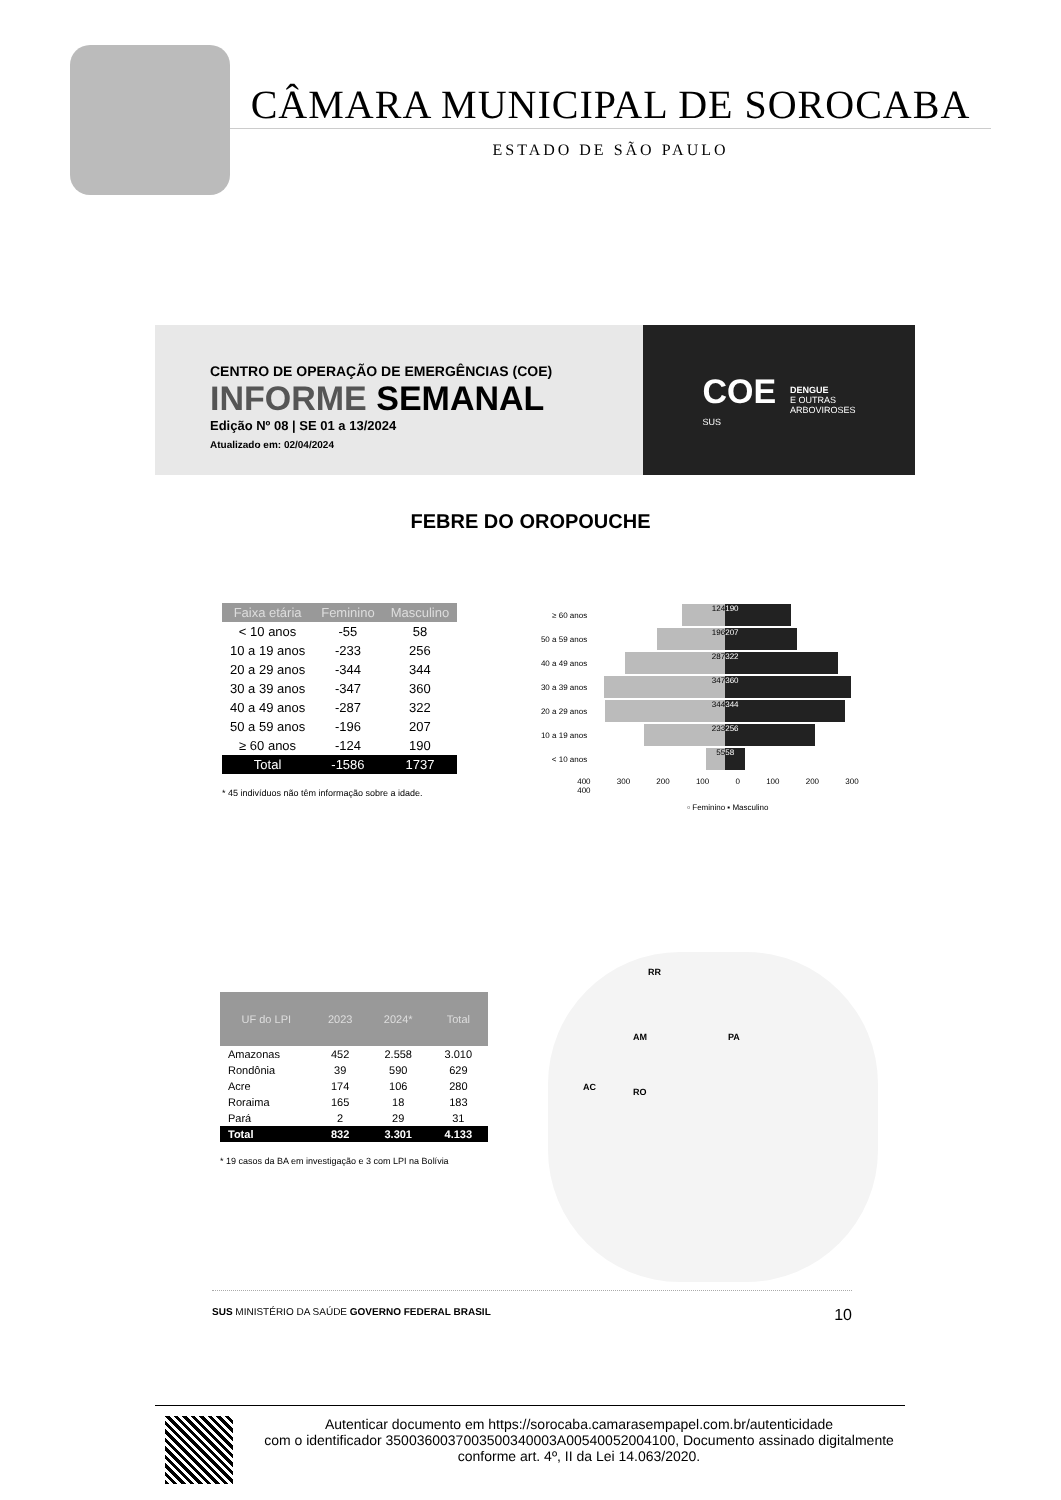CÂMARA MUNICIPAL DE SOROCABA
ESTADO DE SÃO PAULO
CENTRO DE OPERAÇÃO DE EMERGÊNCIAS (COE)
INFORME SEMANAL
Edição Nº 08 | SE 01 a 13/2024
Atualizado em: 02/04/2024
COE
SUS
DENGUE
E OUTRAS
ARBOVIROSES
FEBRE DO OROPOUCHE
| Faixa etária | Feminino | Masculino |
| --- | --- | --- |
| < 10 anos | -55 | 58 |
| 10 a 19 anos | -233 | 256 |
| 20 a 29 anos | -344 | 344 |
| 30 a 39 anos | -347 | 360 |
| 40 a 49 anos | -287 | 322 |
| 50 a 59 anos | -196 | 207 |
| ≥ 60 anos | -124 | 190 |
| Total | -1586 | 1737 |
* 45 indivíduos não têm informação sobre a idade.
≥ 60 anos
124 190
50 a 59 anos
196 207
40 a 49 anos
287 322
30 a 39 anos
347 360
20 a 29 anos
344 344
10 a 19 anos
233 256
< 10 anos
55 58
400 300 200 100 0 100 200 300 400
▫ Feminino ▪ Masculino
| UF do LPI | 2023 | 2024* | Total |
| --- | --- | --- | --- |
| Amazonas | 452 | 2.558 | 3.010 |
| Rondônia | 39 | 590 | 629 |
| Acre | 174 | 106 | 280 |
| Roraima | 165 | 18 | 183 |
| Pará | 2 | 29 | 31 |
| Total | 832 | 3.301 | 4.133 |
* 19 casos da BA em investigação e 3 com LPI na Bolívia
RR
AM PA
AC RO
SUS MINISTÉRIO DA SAÚDE GOVERNO FEDERAL BRASIL 10
Autenticar documento em https://sorocaba.camarasempapel.com.br/autenticidade
com o identificador 3500360037003500340003A00540052004100, Documento assinado digitalmente
conforme art. 4º, II da Lei 14.063/2020.